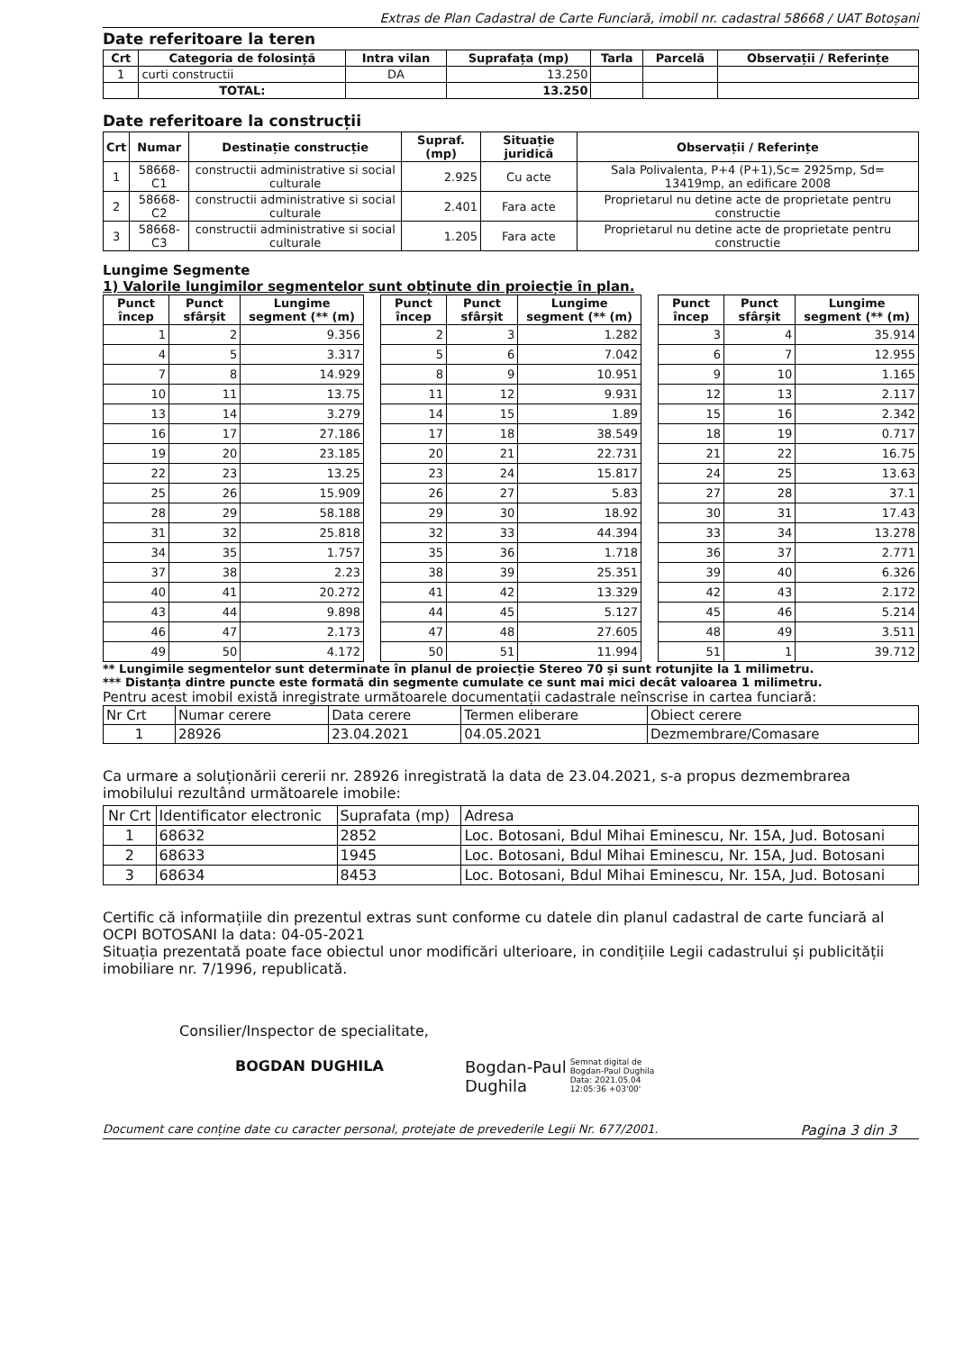Extras de Plan Cadastral de Carte Funciară, imobil nr. cadastral 58668 / UAT Botoșani
Date referitoare la teren
| Crt | Categoria de folosință | Intra vilan | Suprafața (mp) | Tarla | Parcelă | Observații / Referințe |
| --- | --- | --- | --- | --- | --- | --- |
| 1 | curti constructii | DA | 13.250 | | | |
| | TOTAL: | | 13.250 | | | |
Date referitoare la construcții
| Crt | Numar | Destinație construcție | Supraf. (mp) | Situație juridică | Observații / Referințe |
| --- | --- | --- | --- | --- | --- |
| 1 | 58668-C1 | constructii administrative si social culturale | 2.925 | Cu acte | Sala Polivalenta, P+4 (P+1),Sc= 2925mp, Sd= 13419mp, an edificare 2008 |
| 2 | 58668-C2 | constructii administrative si social culturale | 2.401 | Fara acte | Proprietarul nu detine acte de proprietate pentru constructie |
| 3 | 58668-C3 | constructii administrative si social culturale | 1.205 | Fara acte | Proprietarul nu detine acte de proprietate pentru constructie |
Lungime Segmente
1) Valorile lungimilor segmentelor sunt obținute din proiecție în plan.
| Punct încep | Punct sfârșit | Lungime segment (** (m) |
| --- | --- | --- |
| 1 | 2 | 9.356 |
| 4 | 5 | 3.317 |
| 7 | 8 | 14.929 |
| 10 | 11 | 13.75 |
| 13 | 14 | 3.279 |
| 16 | 17 | 27.186 |
| 19 | 20 | 23.185 |
| 22 | 23 | 13.25 |
| 25 | 26 | 15.909 |
| 28 | 29 | 58.188 |
| 31 | 32 | 25.818 |
| 34 | 35 | 1.757 |
| 37 | 38 | 2.23 |
| 40 | 41 | 20.272 |
| 43 | 44 | 9.898 |
| 46 | 47 | 2.173 |
| 49 | 50 | 4.172 |
| Punct încep | Punct sfârșit | Lungime segment (** (m) |
| --- | --- | --- |
| 2 | 3 | 1.282 |
| 5 | 6 | 7.042 |
| 8 | 9 | 10.951 |
| 11 | 12 | 9.931 |
| 14 | 15 | 1.89 |
| 17 | 18 | 38.549 |
| 20 | 21 | 22.731 |
| 23 | 24 | 15.817 |
| 26 | 27 | 5.83 |
| 29 | 30 | 18.92 |
| 32 | 33 | 44.394 |
| 35 | 36 | 1.718 |
| 38 | 39 | 25.351 |
| 41 | 42 | 13.329 |
| 44 | 45 | 5.127 |
| 47 | 48 | 27.605 |
| 50 | 51 | 11.994 |
| Punct încep | Punct sfârșit | Lungime segment (** (m) |
| --- | --- | --- |
| 3 | 4 | 35.914 |
| 6 | 7 | 12.955 |
| 9 | 10 | 1.165 |
| 12 | 13 | 2.117 |
| 15 | 16 | 2.342 |
| 18 | 19 | 0.717 |
| 21 | 22 | 16.75 |
| 24 | 25 | 13.63 |
| 27 | 28 | 37.1 |
| 30 | 31 | 17.43 |
| 33 | 34 | 13.278 |
| 36 | 37 | 2.771 |
| 39 | 40 | 6.326 |
| 42 | 43 | 2.172 |
| 45 | 46 | 5.214 |
| 48 | 49 | 3.511 |
| 51 | 1 | 39.712 |
** Lungimile segmentelor sunt determinate în planul de proiecție Stereo 70 și sunt rotunjite la 1 milimetru.
*** Distanța dintre puncte este formată din segmente cumulate ce sunt mai mici decât valoarea 1 milimetru.
Pentru acest imobil există inregistrate următoarele documentații cadastrale neînscrise in cartea funciară:
| Nr Crt | Numar cerere | Data cerere | Termen eliberare | Obiect cerere |
| 1 | 28926 | 23.04.2021 | 04.05.2021 | Dezmembrare/Comasare |
Ca urmare a soluționării cererii nr. 28926 inregistrată la data de 23.04.2021, s-a propus dezmembrarea imobilului rezultând următoarele imobile:
| Nr Crt | Identificator electronic | Suprafata (mp) | Adresa |
| 1 | 68632 | 2852 | Loc. Botosani, Bdul Mihai Eminescu, Nr. 15A, Jud. Botosani |
| 2 | 68633 | 1945 | Loc. Botosani, Bdul Mihai Eminescu, Nr. 15A, Jud. Botosani |
| 3 | 68634 | 8453 | Loc. Botosani, Bdul Mihai Eminescu, Nr. 15A, Jud. Botosani |
Certific că informațiile din prezentul extras sunt conforme cu datele din planul cadastral de carte funciară al OCPI BOTOSANI la data: 04-05-2021
Situația prezentată poate face obiectul unor modificări ulterioare, in condițiile Legii cadastrului și publicității imobiliare nr. 7/1996, republicată.
Consilier/Inspector de specialitate,
BOGDAN DUGHILA Bogdan-Paul
Dughila
Semnat digital de
Bogdan-Paul Dughila
Data: 2021.05.04
12:05:36 +03'00'
Document care conține date cu caracter personal, protejate de prevederile Legii Nr. 677/2001. Pagina 3 din 3